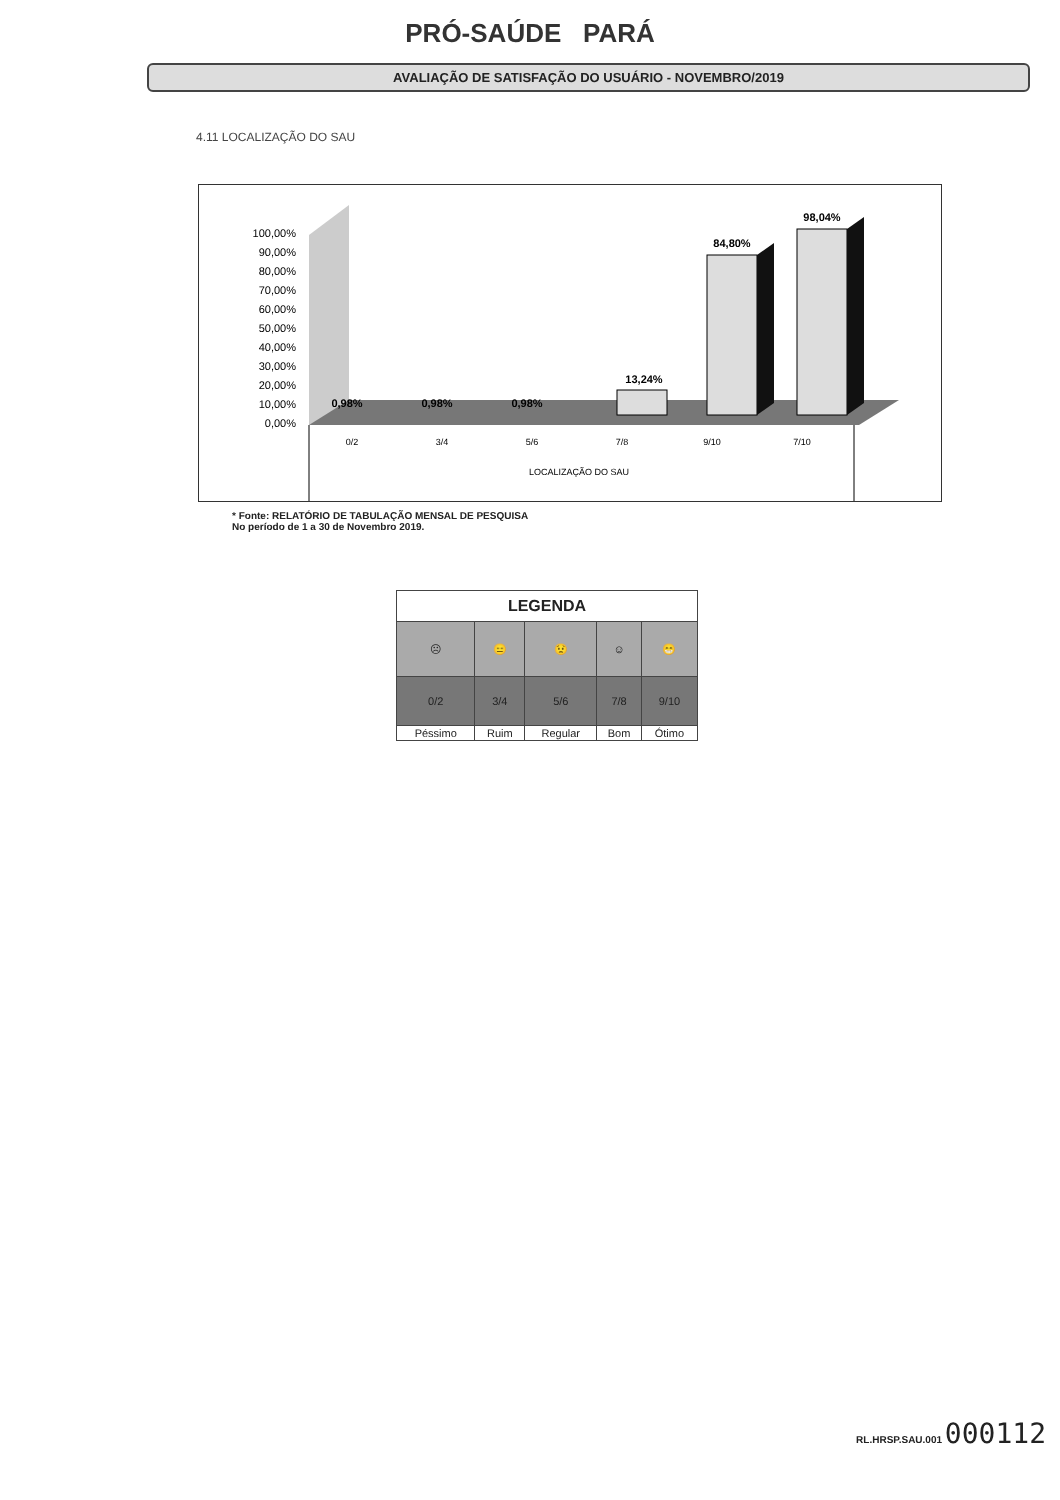PRÓ-SAÚDE PARÁ
AVALIAÇÃO DE SATISFAÇÃO DO USUÁRIO - NOVEMBRO/2019
4.11 LOCALIZAÇÃO DO SAU
100,00%
90,00%
80,00%
70,00%
60,00%
50,00%
40,00%
30,00%
20,00%
10,00%
0,00%
0,98%
0,98%
0,98%
13,24%
84,80%
98,04%
0/2
3/4
5/6
7/8
9/10
7/10
LOCALIZAÇÃO DO SAU
* Fonte: RELATÓRIO DE TABULAÇÃO MENSAL DE PESQUISA
No período de 1 a 30 de Novembro 2019.
| LEGENDA | | | | |
| --- | --- | --- | --- | --- |
| ☹ | 😑 | 😟 | ☺ | 😁 |
| 0/2 | 3/4 | 5/6 | 7/8 | 9/10 |
| Péssimo | Ruim | Regular | Bom | Ótimo |
RL.HRSP.SAU.001 000112